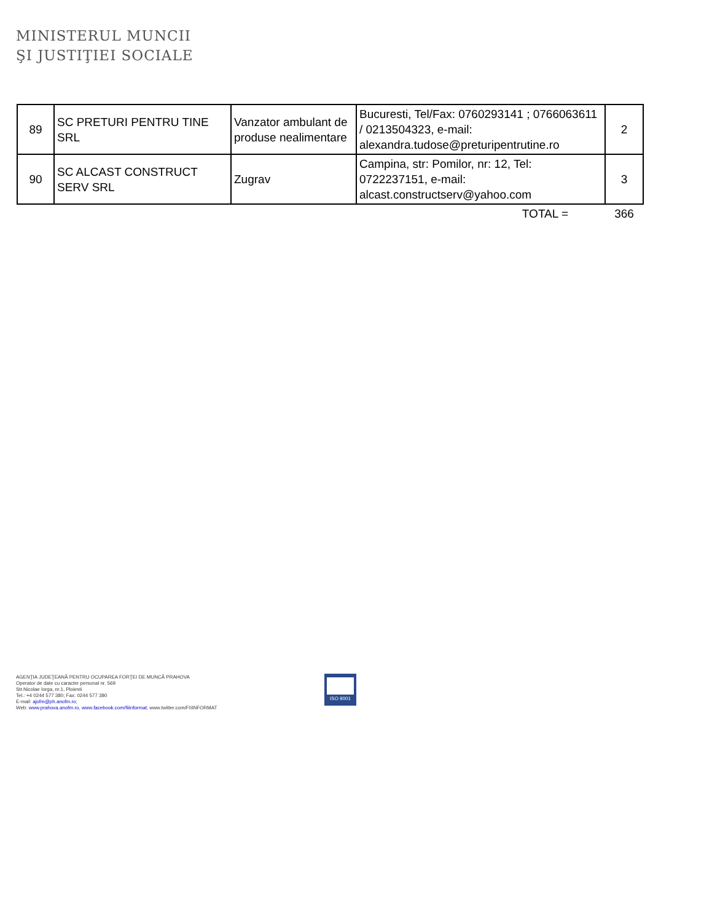MINISTERUL MUNCII
ŞI JUSTIŢIEI SOCIALE
| 89 | SC PRETURI PENTRU TINE SRL | Vanzator ambulant de produse nealimentare | Bucuresti, Tel/Fax: 0760293141 ; 0766063611 / 0213504323, e-mail: alexandra.tudose@preturipentrutine.ro | 2 |
| 90 | SC ALCAST CONSTRUCT SERV SRL | Zugrav | Campina, str: Pomilor, nr: 12, Tel: 0722237151, e-mail: alcast.constructserv@yahoo.com | 3 |
| | | | TOTAL = | 366 |
AGENŢIA JUDEŢEANĂ PENTRU OCUPAREA FORŢEI DE MUNCĂ PRAHOVA
Operator de date cu caracter personal nr. 569
Str.Nicolae Iorga, nr.1, Ploiesti
Tel.: +4 0244 577 380; Fax: 0244 577 380
E-mail: ajofm@ph.anofm.ro;
Web: www.prahova.anofm.ro, www.facebook.com/fiiinformat; www.twitter.com/FIIINFORMAT
ISO 9001